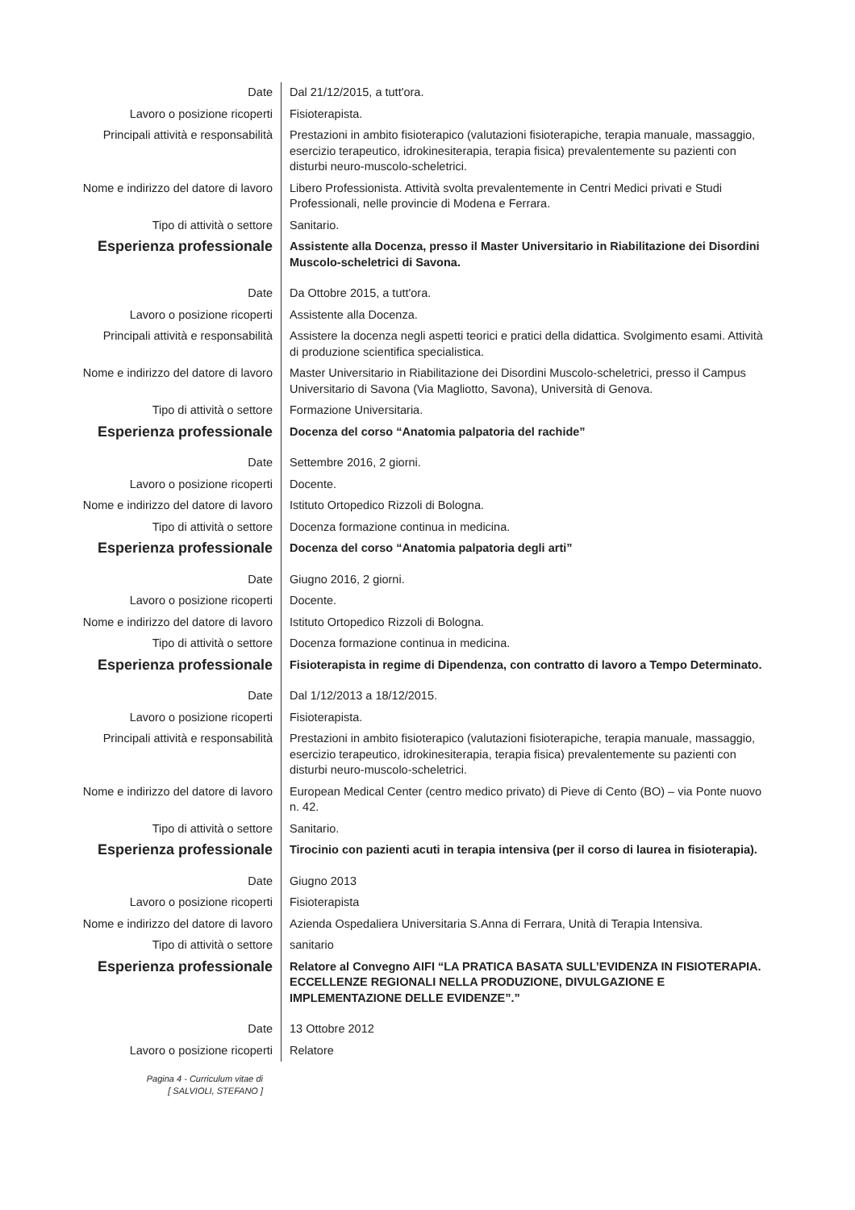| Date | Dal 21/12/2015, a tutt'ora. |
| Lavoro o posizione ricoperti | Fisioterapista. |
| Principali attività e responsabilità | Prestazioni in ambito fisioterapico (valutazioni fisioterapiche, terapia manuale, massaggio, esercizio terapeutico, idrokinesiterapia, terapia fisica) prevalentemente su pazienti con disturbi neuro-muscolo-scheletrici. |
| Nome e indirizzo del datore di lavoro | Libero Professionista. Attività svolta prevalentemente in Centri Medici privati e Studi Professionali, nelle provincie di Modena e Ferrara. |
| Tipo di attività o settore | Sanitario. |
| Esperienza professionale | Assistente alla Docenza, presso il Master Universitario in Riabilitazione dei Disordini Muscolo-scheletrici di Savona. |
| Date | Da Ottobre 2015, a tutt'ora. |
| Lavoro o posizione ricoperti | Assistente alla Docenza. |
| Principali attività e responsabilità | Assistere la docenza negli aspetti teorici e pratici della didattica. Svolgimento esami. Attività di produzione scientifica specialistica. |
| Nome e indirizzo del datore di lavoro | Master Universitario in Riabilitazione dei Disordini Muscolo-scheletrici, presso il Campus Universitario di Savona (Via Magliotto, Savona), Università di Genova. |
| Tipo di attività o settore | Formazione Universitaria. |
| Esperienza professionale | Docenza del corso “Anatomia palpatoria del rachide” |
| Date | Settembre 2016, 2 giorni. |
| Lavoro o posizione ricoperti | Docente. |
| Nome e indirizzo del datore di lavoro | Istituto Ortopedico Rizzoli di Bologna. |
| Tipo di attività o settore | Docenza formazione continua in medicina. |
| Esperienza professionale | Docenza del corso “Anatomia palpatoria degli arti” |
| Date | Giugno 2016, 2 giorni. |
| Lavoro o posizione ricoperti | Docente. |
| Nome e indirizzo del datore di lavoro | Istituto Ortopedico Rizzoli di Bologna. |
| Tipo di attività o settore | Docenza formazione continua in medicina. |
| Esperienza professionale | Fisioterapista in regime di Dipendenza, con contratto di lavoro a Tempo Determinato. |
| Date | Dal 1/12/2013 a 18/12/2015. |
| Lavoro o posizione ricoperti | Fisioterapista. |
| Principali attività e responsabilità | Prestazioni in ambito fisioterapico (valutazioni fisioterapiche, terapia manuale, massaggio, esercizio terapeutico, idrokinesiterapia, terapia fisica) prevalentemente su pazienti con disturbi neuro-muscolo-scheletrici. |
| Nome e indirizzo del datore di lavoro | European Medical Center (centro medico privato) di Pieve di Cento (BO) – via Ponte nuovo n. 42. |
| Tipo di attività o settore | Sanitario. |
| Esperienza professionale | Tirocinio con pazienti acuti in terapia intensiva (per il corso di laurea in fisioterapia). |
| Date | Giugno 2013 |
| Lavoro o posizione ricoperti | Fisioterapista |
| Nome e indirizzo del datore di lavoro | Azienda Ospedaliera Universitaria S.Anna di Ferrara, Unità di Terapia Intensiva. |
| Tipo di attività o settore | sanitario |
| Esperienza professionale | Relatore al Convegno AIFI “LA PRATICA BASATA SULL’EVIDENZA IN FISIOTERAPIA. ECCELLENZE REGIONALI NELLA PRODUZIONE, DIVULGAZIONE E IMPLEMENTAZIONE DELLE EVIDENZE”.” |
| Date | 13 Ottobre 2012 |
| Lavoro o posizione ricoperti | Relatore |
Pagina 4 - Curriculum vitae di
[ SALVIOLI, STEFANO ]